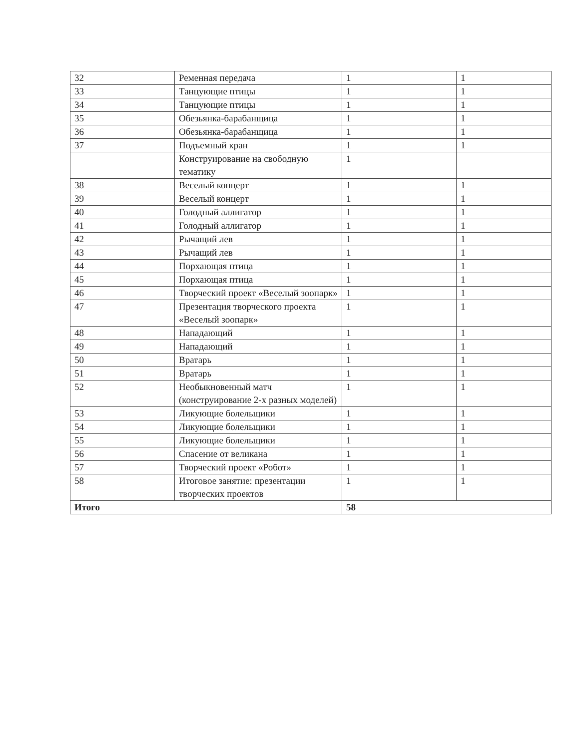| 32 | Ременная передача | 1 | 1 |
| 33 | Танцующие птицы | 1 | 1 |
| 34 | Танцующие птицы | 1 | 1 |
| 35 | Обезьянка-барабанщица | 1 | 1 |
| 36 | Обезьянка-барабанщица | 1 | 1 |
| 37 | Подъемный кран | 1 | 1 |
| | Конструирование на свободную тематику | 1 | |
| 38 | Веселый концерт | 1 | 1 |
| 39 | Веселый концерт | 1 | 1 |
| 40 | Голодный аллигатор | 1 | 1 |
| 41 | Голодный аллигатор | 1 | 1 |
| 42 | Рычащий лев | 1 | 1 |
| 43 | Рычащий лев | 1 | 1 |
| 44 | Порхающая птица | 1 | 1 |
| 45 | Порхающая птица | 1 | 1 |
| 46 | Творческий проект «Веселый зоопарк» | 1 | 1 |
| 47 | Презентация творческого проекта «Веселый зоопарк» | 1 | 1 |
| 48 | Нападающий | 1 | 1 |
| 49 | Нападающий | 1 | 1 |
| 50 | Вратарь | 1 | 1 |
| 51 | Вратарь | 1 | 1 |
| 52 | Необыкновенный матч (конструирование 2-х разных моделей) | 1 | 1 |
| 53 | Ликующие болельщики | 1 | 1 |
| 54 | Ликующие болельщики | 1 | 1 |
| 55 | Ликующие болельщики | 1 | 1 |
| 56 | Спасение от великана | 1 | 1 |
| 57 | Творческий проект «Робот» | 1 | 1 |
| 58 | Итоговое занятие: презентации творческих проектов | 1 | 1 |
| Итого | | 58 | |